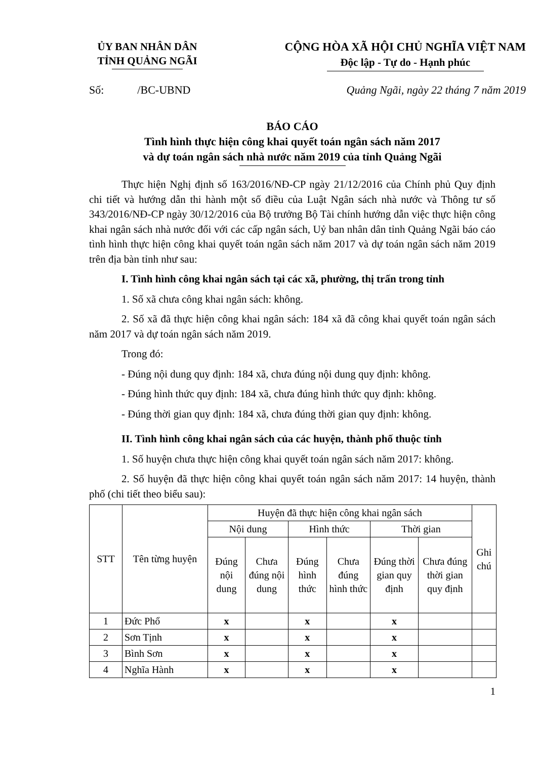ỦY BAN NHÂN DÂN
TỈNH QUẢNG NGÃI
CỘNG HÒA XÃ HỘI CHỦ NGHĨA VIỆT NAM
Độc lập - Tự do - Hạnh phúc
Số: /BC-UBND Quảng Ngãi, ngày 22 tháng 7 năm 2019
BÁO CÁO
Tình hình thực hiện công khai quyết toán ngân sách năm 2017
và dự toán ngân sách nhà nước năm 2019 của tỉnh Quảng Ngãi
Thực hiện Nghị định số 163/2016/NĐ-CP ngày 21/12/2016 của Chính phủ Quy định chi tiết và hướng dẫn thi hành một số điều của Luật Ngân sách nhà nước và Thông tư số 343/2016/NĐ-CP ngày 30/12/2016 của Bộ trưởng Bộ Tài chính hướng dẫn việc thực hiện công khai ngân sách nhà nước đối với các cấp ngân sách, Uỷ ban nhân dân tỉnh Quảng Ngãi báo cáo tình hình thực hiện công khai quyết toán ngân sách năm 2017 và dự toán ngân sách năm 2019 trên địa bàn tỉnh như sau:
I. Tình hình công khai ngân sách tại các xã, phường, thị trấn trong tỉnh
1. Số xã chưa công khai ngân sách: không.
2. Số xã đã thực hiện công khai ngân sách: 184 xã đã công khai quyết toán ngân sách năm 2017 và dự toán ngân sách năm 2019.
Trong đó:
- Đúng nội dung quy định: 184 xã, chưa đúng nội dung quy định: không.
- Đúng hình thức quy định: 184 xã, chưa đúng hình thức quy định: không.
- Đúng thời gian quy định: 184 xã, chưa đúng thời gian quy định: không.
II. Tình hình công khai ngân sách của các huyện, thành phố thuộc tỉnh
1. Số huyện chưa thực hiện công khai quyết toán ngân sách năm 2017: không.
2. Số huyện đã thực hiện công khai quyết toán ngân sách năm 2017: 14 huyện, thành phố (chi tiết theo biểu sau):
| STT | Tên từng huyện | Huyện đã thực hiện công khai ngân sách | | | | | | Ghi chú |
| --- | --- | --- | --- | --- | --- | --- | --- | --- |
| | | Nội dung | | Hình thức | | Thời gian | | |
| | | Đúng nội dung | Chưa đúng nội dung | Đúng hình thức | Chưa đúng hình thức | Đúng thời gian quy định | Chưa đúng thời gian quy định | |
| 1 | Đức Phổ | x | | x | | x | | |
| 2 | Sơn Tịnh | x | | x | | x | | |
| 3 | Bình Sơn | x | | x | | x | | |
| 4 | Nghĩa Hành | x | | x | | x | | |
1